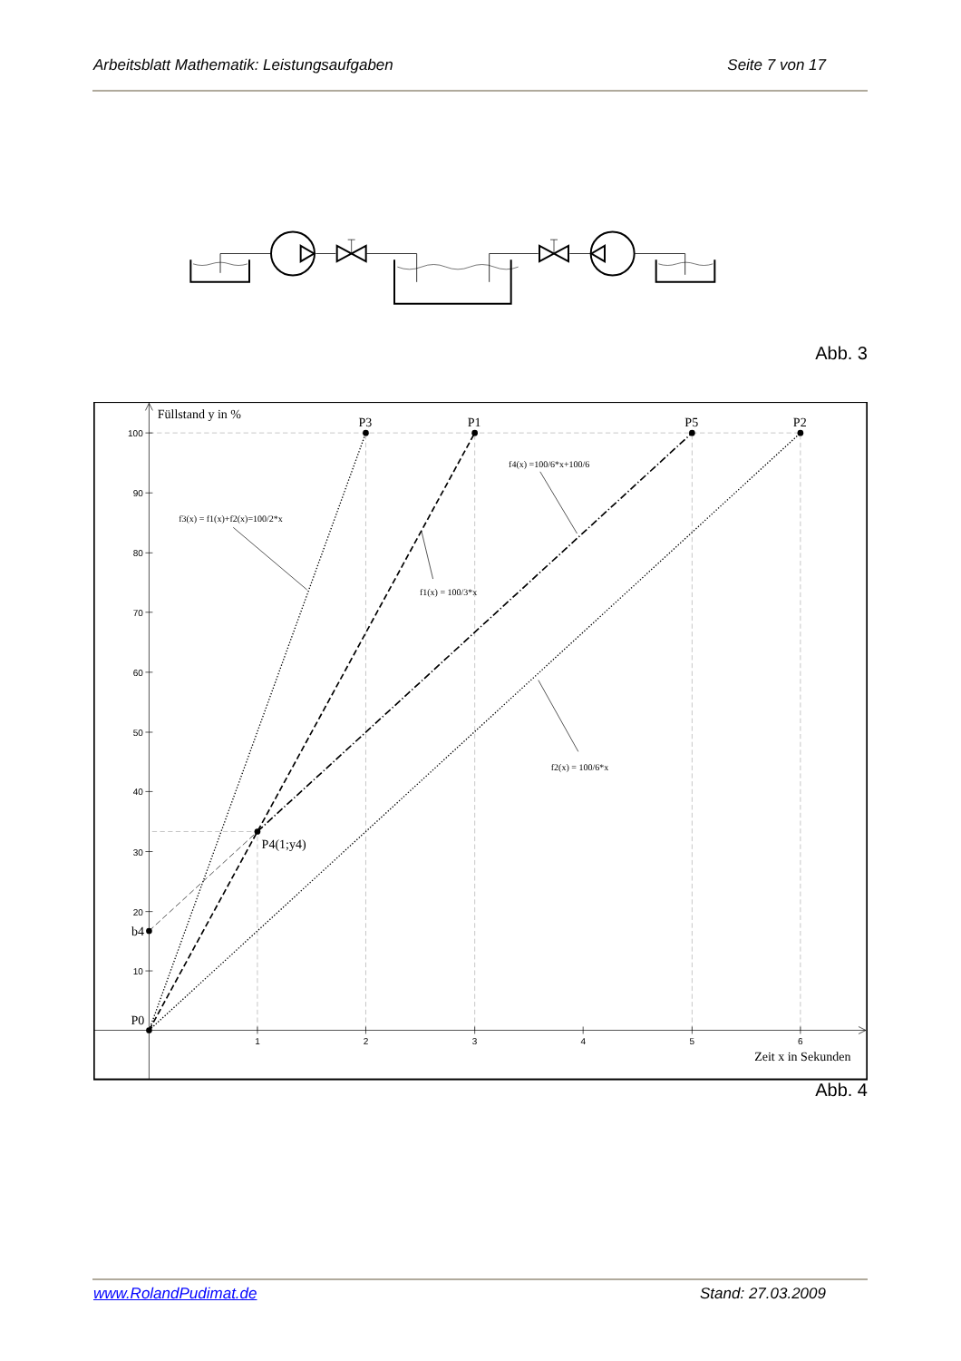Arbeitsblatt Mathematik: Leistungsaufgaben Seite 7 von 17
Abb. 3
100
90
80
70
60
50
40
30
20
10
1
2
3
4
5
6
Füllstand y in %
P3
P1
P5
P2
P0
b4
P4(1;y4)
Zeit x in Sekunden
f3(x) = f1(x)+f2(x)=100/2*x
f4(x) =100/6*x+100/6
f1(x) = 100/3*x
f2(x) = 100/6*x
Abb. 4
www.RolandPudimat.de Stand: 27.03.2009